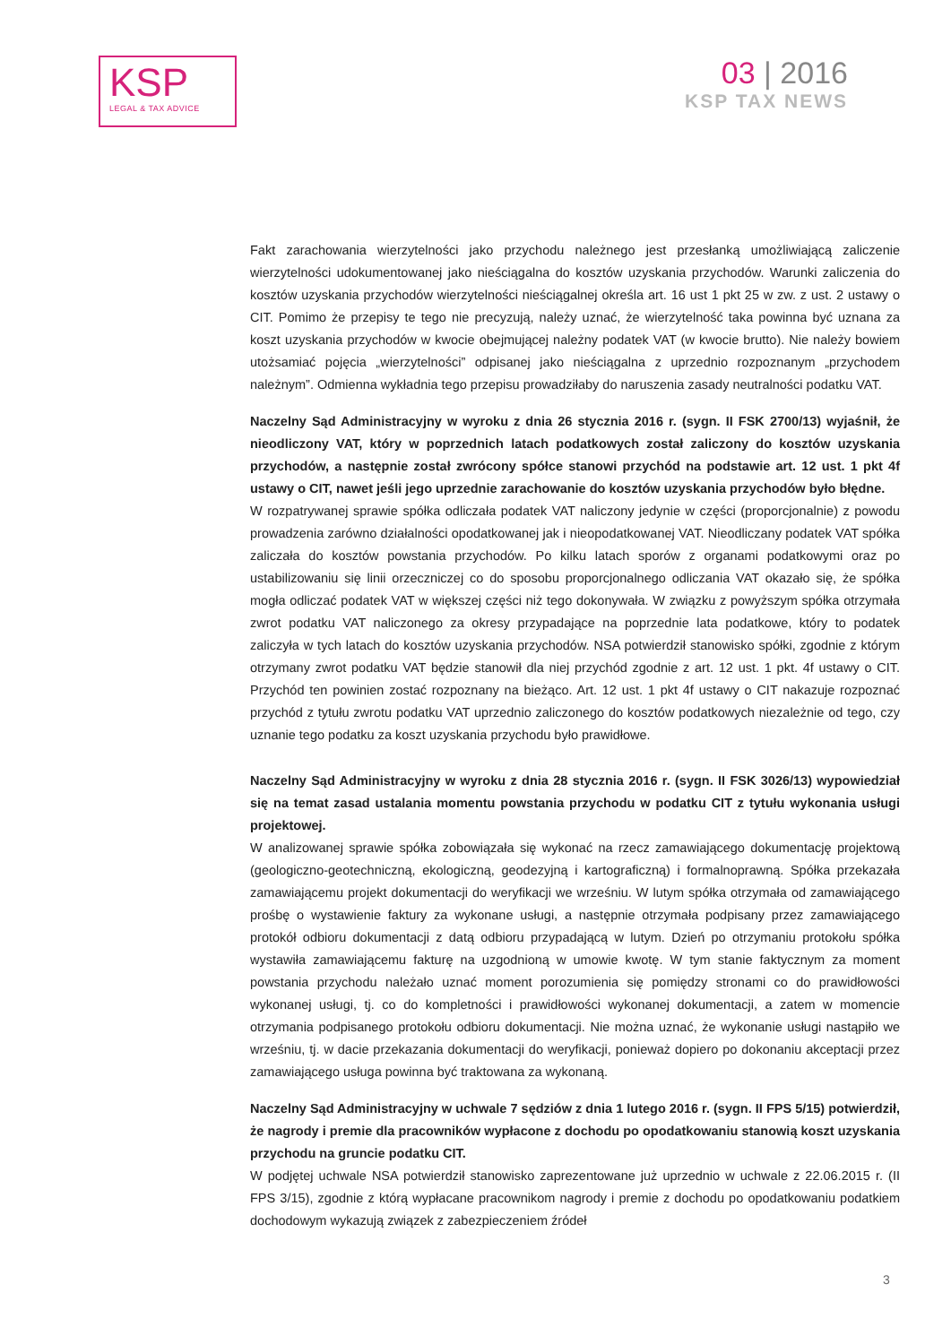KSP
LEGAL & TAX ADVICE
03 | 2016
KSP TAX NEWS
Fakt zarachowania wierzytelności jako przychodu należnego jest przesłanką umożliwiającą zaliczenie wierzytelności udokumentowanej jako nieściągalna do kosztów uzyskania przychodów. Warunki zaliczenia do kosztów uzyskania przychodów wierzytelności nieściągalnej określa art. 16 ust 1 pkt 25 w zw. z ust. 2 ustawy o CIT. Pomimo że przepisy te tego nie precyzują, należy uznać, że wierzytelność taka powinna być uznana za koszt uzyskania przychodów w kwocie obejmującej należny podatek VAT (w kwocie brutto). Nie należy bowiem utożsamiać pojęcia „wierzytelności” odpisanej jako nieściągalna z uprzednio rozpoznanym „przychodem należnym”. Odmienna wykładnia tego przepisu prowadziłaby do naruszenia zasady neutralności podatku VAT.
Naczelny Sąd Administracyjny w wyroku z dnia 26 stycznia 2016 r. (sygn. II FSK 2700/13) wyjaśnił, że nieodliczony VAT, który w poprzednich latach podatkowych został zaliczony do kosztów uzyskania przychodów, a następnie został zwrócony spółce stanowi przychód na podstawie art. 12 ust. 1 pkt 4f ustawy o CIT, nawet jeśli jego uprzednie zarachowanie do kosztów uzyskania przychodów było błędne.
W rozpatrywanej sprawie spółka odliczała podatek VAT naliczony jedynie w części (proporcjonalnie) z powodu prowadzenia zarówno działalności opodatkowanej jak i nieopodatkowanej VAT. Nieodliczany podatek VAT spółka zaliczała do kosztów powstania przychodów. Po kilku latach sporów z organami podatkowymi oraz po ustabilizowaniu się linii orzeczniczej co do sposobu proporcjonalnego odliczania VAT okazało się, że spółka mogła odliczać podatek VAT w większej części niż tego dokonywała. W związku z powyższym spółka otrzymała zwrot podatku VAT naliczonego za okresy przypadające na poprzednie lata podatkowe, który to podatek zaliczyła w tych latach do kosztów uzyskania przychodów. NSA potwierdził stanowisko spółki, zgodnie z którym otrzymany zwrot podatku VAT będzie stanowił dla niej przychód zgodnie z art. 12 ust. 1 pkt. 4f ustawy o CIT. Przychód ten powinien zostać rozpoznany na bieżąco. Art. 12 ust. 1 pkt 4f ustawy o CIT nakazuje rozpoznać przychód z tytułu zwrotu podatku VAT uprzednio zaliczonego do kosztów podatkowych niezależnie od tego, czy uznanie tego podatku za koszt uzyskania przychodu było prawidłowe.
Naczelny Sąd Administracyjny w wyroku z dnia 28 stycznia 2016 r. (sygn. II FSK 3026/13) wypowiedział się na temat zasad ustalania momentu powstania przychodu w podatku CIT z tytułu wykonania usługi projektowej.
W analizowanej sprawie spółka zobowiązała się wykonać na rzecz zamawiającego dokumentację projektową (geologiczno-geotechniczną, ekologiczną, geodezyjną i kartograficzną) i formalnoprawną. Spółka przekazała zamawiającemu projekt dokumentacji do weryfikacji we wrześniu. W lutym spółka otrzymała od zamawiającego prośbę o wystawienie faktury za wykonane usługi, a następnie otrzymała podpisany przez zamawiającego protokół odbioru dokumentacji z datą odbioru przypadającą w lutym. Dzień po otrzymaniu protokołu spółka wystawiła zamawiającemu fakturę na uzgodnioną w umowie kwotę. W tym stanie faktycznym za moment powstania przychodu należało uznać moment porozumienia się pomiędzy stronami co do prawidłowości wykonanej usługi, tj. co do kompletności i prawidłowości wykonanej dokumentacji, a zatem w momencie otrzymania podpisanego protokołu odbioru dokumentacji. Nie można uznać, że wykonanie usługi nastąpiło we wrześniu, tj. w dacie przekazania dokumentacji do weryfikacji, ponieważ dopiero po dokonaniu akceptacji przez zamawiającego usługa powinna być traktowana za wykonaną.
Naczelny Sąd Administracyjny w uchwale 7 sędziów z dnia 1 lutego 2016 r. (sygn. II FPS 5/15) potwierdził, że nagrody i premie dla pracowników wypłacone z dochodu po opodatkowaniu stanowią koszt uzyskania przychodu na gruncie podatku CIT.
W podjętej uchwale NSA potwierdził stanowisko zaprezentowane już uprzednio w uchwale z 22.06.2015 r. (II FPS 3/15), zgodnie z którą wypłacane pracownikom nagrody i premie z dochodu po opodatkowaniu podatkiem dochodowym wykazują związek z zabezpieczeniem źródeł
3